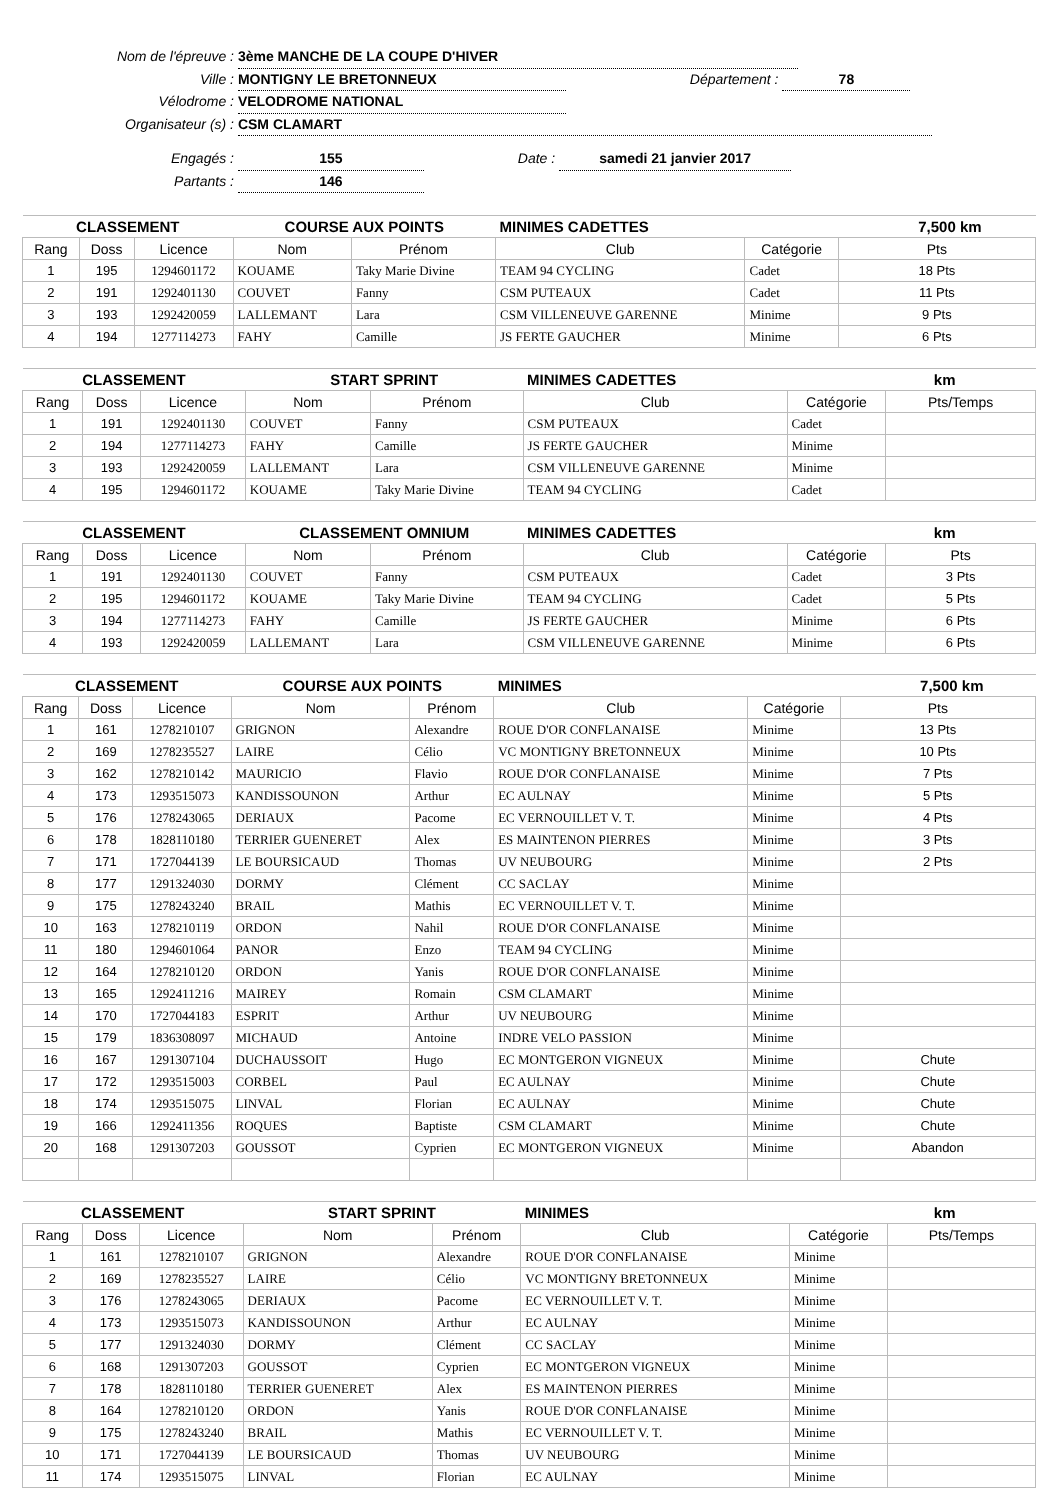Nom de l'épreuve : 3ème MANCHE DE LA COUPE D'HIVER
Ville : MONTIGNY LE BRETONNEUX Département : 78
Vélodrome : VELODROME NATIONAL
Organisateur (s) : CSM CLAMART
Engagés : 155 Date : samedi 21 janvier 2017
Partants : 146
| CLASSEMENT | | | COURSE AUX POINTS | | MINIMES CADETTES | | 7,500 km |
| Rang | Doss | Licence | Nom | Prénom | Club | Catégorie | Pts |
| 1 | 195 | 1294601172 | KOUAME | Taky Marie Divine | TEAM 94 CYCLING | Cadet | 18 Pts |
| 2 | 191 | 1292401130 | COUVET | Fanny | CSM PUTEAUX | Cadet | 11 Pts |
| 3 | 193 | 1292420059 | LALLEMANT | Lara | CSM VILLENEUVE GARENNE | Minime | 9 Pts |
| 4 | 194 | 1277114273 | FAHY | Camille | JS FERTE GAUCHER | Minime | 6 Pts |
| CLASSEMENT | | | START SPRINT | | MINIMES CADETTES | | km |
| Rang | Doss | Licence | Nom | Prénom | Club | Catégorie | Pts/Temps |
| 1 | 191 | 1292401130 | COUVET | Fanny | CSM PUTEAUX | Cadet | |
| 2 | 194 | 1277114273 | FAHY | Camille | JS FERTE GAUCHER | Minime | |
| 3 | 193 | 1292420059 | LALLEMANT | Lara | CSM VILLENEUVE GARENNE | Minime | |
| 4 | 195 | 1294601172 | KOUAME | Taky Marie Divine | TEAM 94 CYCLING | Cadet | |
| CLASSEMENT | | | CLASSEMENT OMNIUM | | MINIMES CADETTES | | km |
| Rang | Doss | Licence | Nom | Prénom | Club | Catégorie | Pts |
| 1 | 191 | 1292401130 | COUVET | Fanny | CSM PUTEAUX | Cadet | 3 Pts |
| 2 | 195 | 1294601172 | KOUAME | Taky Marie Divine | TEAM 94 CYCLING | Cadet | 5 Pts |
| 3 | 194 | 1277114273 | FAHY | Camille | JS FERTE GAUCHER | Minime | 6 Pts |
| 4 | 193 | 1292420059 | LALLEMANT | Lara | CSM VILLENEUVE GARENNE | Minime | 6 Pts |
| CLASSEMENT | | | COURSE AUX POINTS | | MINIMES | | 7,500 km |
| Rang | Doss | Licence | Nom | Prénom | Club | Catégorie | Pts |
| 1 | 161 | 1278210107 | GRIGNON | Alexandre | ROUE D'OR CONFLANAISE | Minime | 13 Pts |
| 2 | 169 | 1278235527 | LAIRE | Célio | VC MONTIGNY BRETONNEUX | Minime | 10 Pts |
| 3 | 162 | 1278210142 | MAURICIO | Flavio | ROUE D'OR CONFLANAISE | Minime | 7 Pts |
| 4 | 173 | 1293515073 | KANDISSOUNON | Arthur | EC AULNAY | Minime | 5 Pts |
| 5 | 176 | 1278243065 | DERIAUX | Pacome | EC VERNOUILLET V. T. | Minime | 4 Pts |
| 6 | 178 | 1828110180 | TERRIER GUENERET | Alex | ES MAINTENON PIERRES | Minime | 3 Pts |
| 7 | 171 | 1727044139 | LE BOURSICAUD | Thomas | UV NEUBOURG | Minime | 2 Pts |
| 8 | 177 | 1291324030 | DORMY | Clément | CC SACLAY | Minime | |
| 9 | 175 | 1278243240 | BRAIL | Mathis | EC VERNOUILLET V. T. | Minime | |
| 10 | 163 | 1278210119 | ORDON | Nahil | ROUE D'OR CONFLANAISE | Minime | |
| 11 | 180 | 1294601064 | PANOR | Enzo | TEAM 94 CYCLING | Minime | |
| 12 | 164 | 1278210120 | ORDON | Yanis | ROUE D'OR CONFLANAISE | Minime | |
| 13 | 165 | 1292411216 | MAIREY | Romain | CSM CLAMART | Minime | |
| 14 | 170 | 1727044183 | ESPRIT | Arthur | UV NEUBOURG | Minime | |
| 15 | 179 | 1836308097 | MICHAUD | Antoine | INDRE VELO PASSION | Minime | |
| 16 | 167 | 1291307104 | DUCHAUSSOIT | Hugo | EC MONTGERON VIGNEUX | Minime | Chute |
| 17 | 172 | 1293515003 | CORBEL | Paul | EC AULNAY | Minime | Chute |
| 18 | 174 | 1293515075 | LINVAL | Florian | EC AULNAY | Minime | Chute |
| 19 | 166 | 1292411356 | ROQUES | Baptiste | CSM CLAMART | Minime | Chute |
| 20 | 168 | 1291307203 | GOUSSOT | Cyprien | EC MONTGERON VIGNEUX | Minime | Abandon |
| CLASSEMENT | | | START SPRINT | | MINIMES | | km |
| Rang | Doss | Licence | Nom | Prénom | Club | Catégorie | Pts/Temps |
| 1 | 161 | 1278210107 | GRIGNON | Alexandre | ROUE D'OR CONFLANAISE | Minime | |
| 2 | 169 | 1278235527 | LAIRE | Célio | VC MONTIGNY BRETONNEUX | Minime | |
| 3 | 176 | 1278243065 | DERIAUX | Pacome | EC VERNOUILLET V. T. | Minime | |
| 4 | 173 | 1293515073 | KANDISSOUNON | Arthur | EC AULNAY | Minime | |
| 5 | 177 | 1291324030 | DORMY | Clément | CC SACLAY | Minime | |
| 6 | 168 | 1291307203 | GOUSSOT | Cyprien | EC MONTGERON VIGNEUX | Minime | |
| 7 | 178 | 1828110180 | TERRIER GUENERET | Alex | ES MAINTENON PIERRES | Minime | |
| 8 | 164 | 1278210120 | ORDON | Yanis | ROUE D'OR CONFLANAISE | Minime | |
| 9 | 175 | 1278243240 | BRAIL | Mathis | EC VERNOUILLET V. T. | Minime | |
| 10 | 171 | 1727044139 | LE BOURSICAUD | Thomas | UV NEUBOURG | Minime | |
| 11 | 174 | 1293515075 | LINVAL | Florian | EC AULNAY | Minime | |